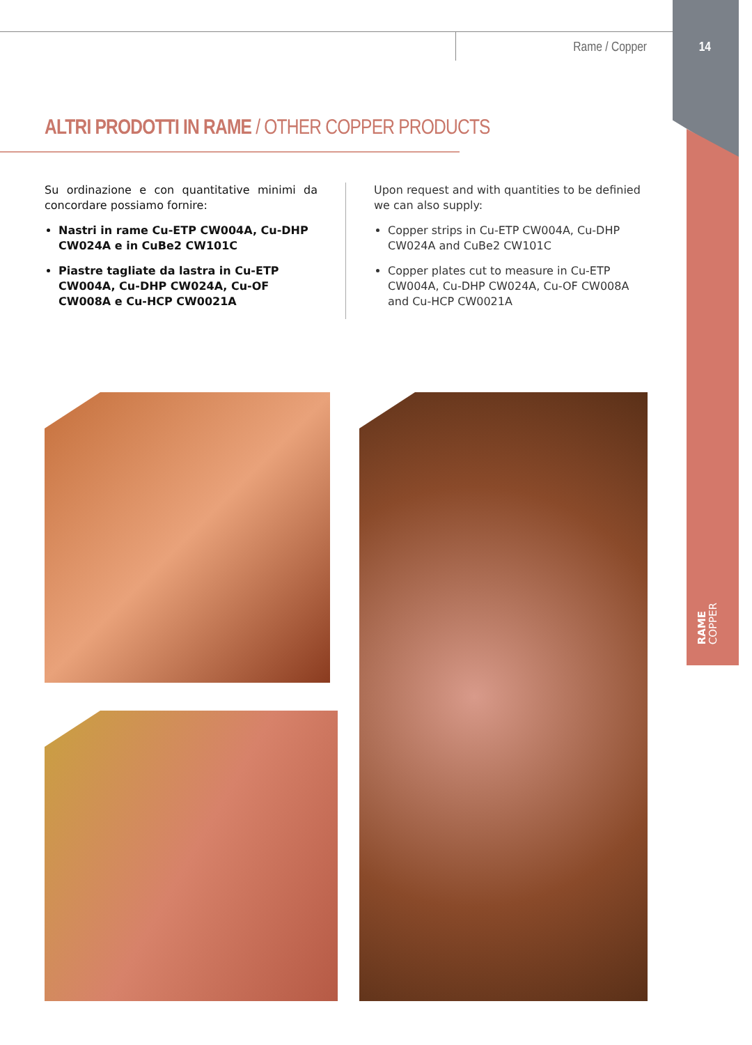Rame / Copper 14
ALTRI PRODOTTI IN RAME / OTHER COPPER PRODUCTS
Su ordinazione e con quantitative minimi da concordare possiamo fornire:
Nastri in rame Cu-ETP CW004A, Cu-DHP CW024A e in CuBe2 CW101C
Piastre tagliate da lastra in Cu-ETP CW004A, Cu-DHP CW024A, Cu-OF CW008A e Cu-HCP CW0021A
Upon request and with quantities to be definied we can also supply:
Copper strips in Cu-ETP CW004A, Cu-DHP CW024A and CuBe2 CW101C
Copper plates cut to measure in Cu-ETP CW004A, Cu-DHP CW024A, Cu-OF CW008A and Cu-HCP CW0021A
RAME
COPPER